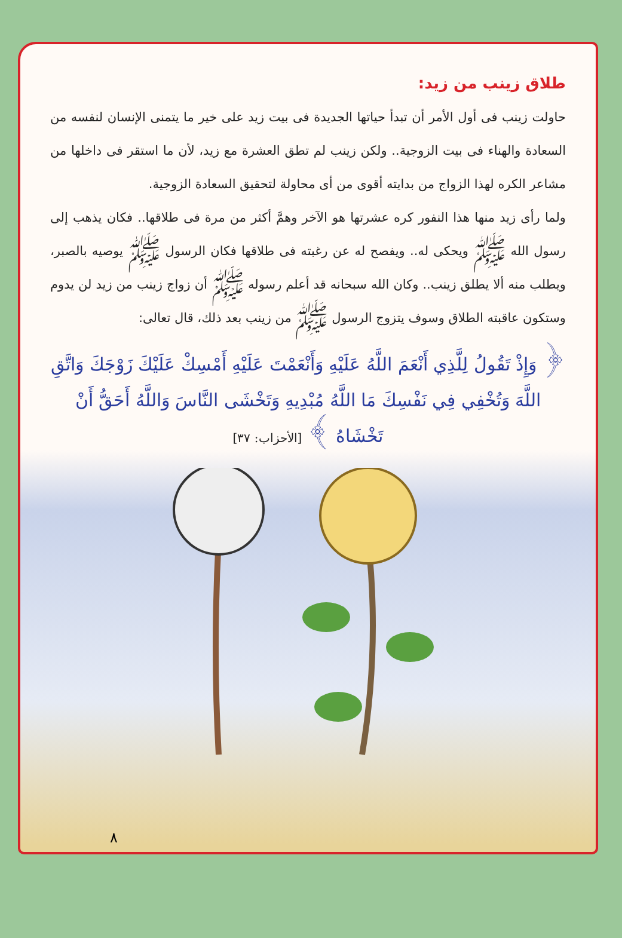طلاق زينب من زيد:
حاولت زينب فى أول الأمر أن تبدأ حياتها الجديدة فى بيت زيد على خير ما يتمنى الإنسان لنفسه من السعادة والهناء فى بيت الزوجية.. ولكن زينب لم تطق العشرة مع زيد، لأن ما استقر فى داخلها من مشاعر الكره لهذا الزواج من بدايته أقوى من أى محاولة لتحقيق السعادة الزوجية.
ولما رأى زيد منها هذا النفور كره عشرتها هو الآخر وهمَّ أكثر من مرة فى طلاقها.. فكان يذهب إلى رسول الله ﷺ ويحكى له.. ويفصح له عن رغبته فى طلاقها فكان الرسول ﷺ يوصيه بالصبر، ويطلب منه ألا يطلق زينب.. وكان الله سبحانه قد أعلم رسوله ﷺ أن زواج زينب من زيد لن يدوم وستكون عاقبته الطلاق وسوف يتزوج الرسول ﷺ من زينب بعد ذلك، قال تعالى:
﴿ وَإِذْ تَقُولُ لِلَّذِي أَنْعَمَ اللَّهُ عَلَيْهِ وَأَنْعَمْتَ عَلَيْهِ أَمْسِكْ عَلَيْكَ زَوْجَكَ وَاتَّقِ اللَّهَ وَتُخْفِي فِي نَفْسِكَ مَا اللَّهُ مُبْدِيهِ وَتَخْشَى النَّاسَ وَاللَّهُ أَحَقُّ أَنْ تَخْشَاهُ ﴾ [الأحزاب: ٣٧]
٨